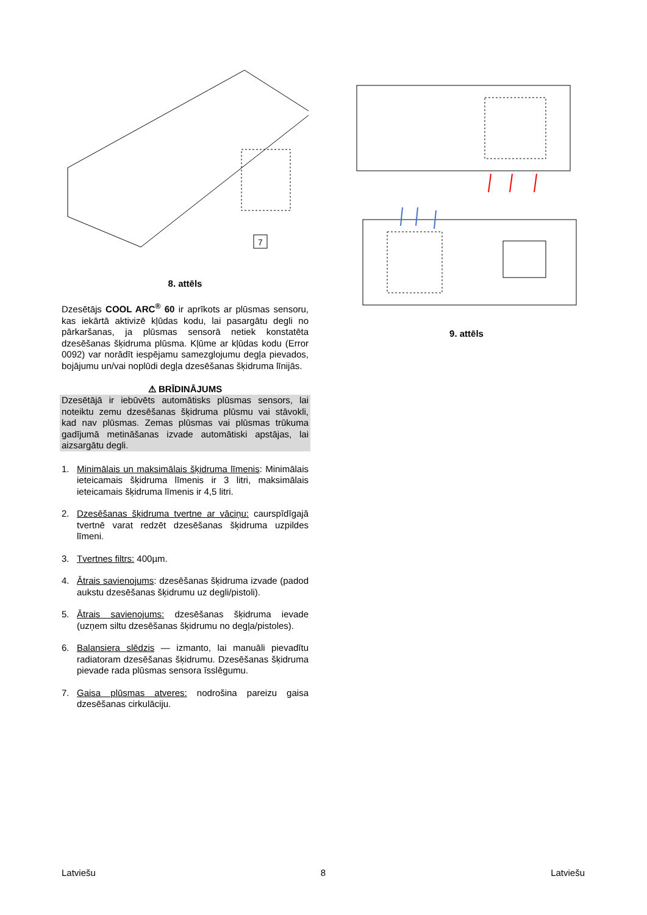7
8. attēls
Dzesētājs COOL ARC<sup>®</sup> 60 ir aprīkots ar plūsmas sensoru, kas iekārtā aktivizē kļūdas kodu, lai pasargātu degli no pārkaršanas, ja plūsmas sensorā netiek konstatēta dzesēšanas šķidruma plūsma. Kļūme ar kļūdas kodu (Error 0092) var norādīt iespējamu samezglojumu degļa pievados, bojājumu un/vai noplūdi degļa dzesēšanas šķidruma līnijās.
⚠ BRĪDINĀJUMS
Dzesētājā ir iebūvēts automātisks plūsmas sensors, lai noteiktu zemu dzesēšanas šķidruma plūsmu vai stāvokli, kad nav plūsmas. Zemas plūsmas vai plūsmas trūkuma gadījumā metināšanas izvade automātiski apstājas, lai aizsargātu degli.
1.
Minimālais un maksimālais šķidruma līmenis: Minimālais ieteicamais šķidruma līmenis ir 3 litri, maksimālais ieteicamais šķidruma līmenis ir 4,5 litri.
2.
Dzesēšanas šķidruma tvertne ar vāciņu: caurspīdīgajā tvertnē varat redzēt dzesēšanas šķidruma uzpildes līmeni.
3.
Tvertnes filtrs: 400µm.
4.
Ātrais savienojums: dzesēšanas šķidruma izvade (padod aukstu dzesēšanas šķidrumu uz degli/pistoli).
5.
Ātrais savienojums: dzesēšanas šķidruma ievade (uzņem siltu dzesēšanas šķidrumu no degļa/pistoles).
6.
Balansiera slēdzis — izmanto, lai manuāli pievadītu radiatoram dzesēšanas šķidrumu. Dzesēšanas šķidruma pievade rada plūsmas sensora īsslēgumu.
7.
Gaisa plūsmas atveres: nodrošina pareizu gaisa dzesēšanas cirkulāciju.
9. attēls
Latviešu 8 Latviešu